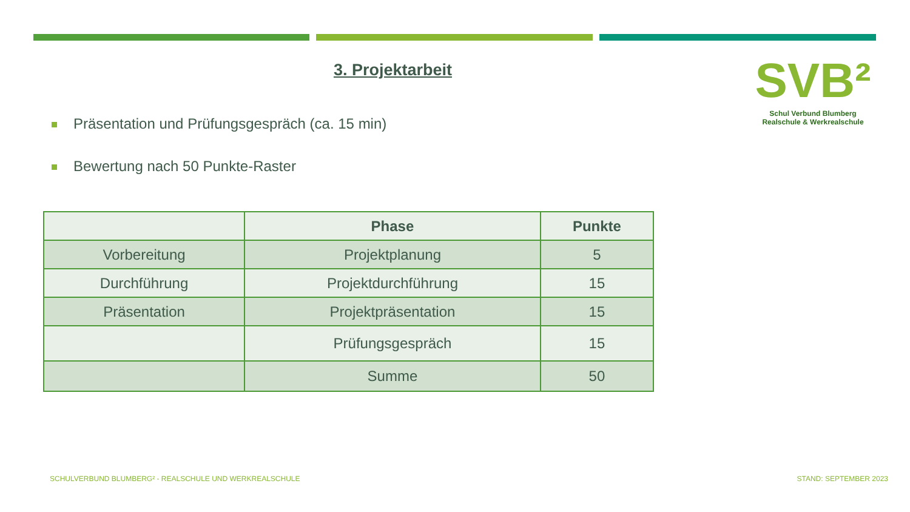3. Projektarbeit
SVB²
Schul Verbund Blumberg
Realschule & Werkrealschule
Präsentation und Prüfungsgespräch (ca. 15 min)
Bewertung nach 50 Punkte-Raster
| | Phase | Punkte |
| --- | --- | --- |
| Vorbereitung | Projektplanung | 5 |
| Durchführung | Projektdurchführung | 15 |
| Präsentation | Projektpräsentation | 15 |
| | Prüfungsgespräch | 15 |
| | Summe | 50 |
SCHULVERBUND BLUMBERG² - REALSCHULE UND WERKREALSCHULE
STAND: SEPTEMBER 2023